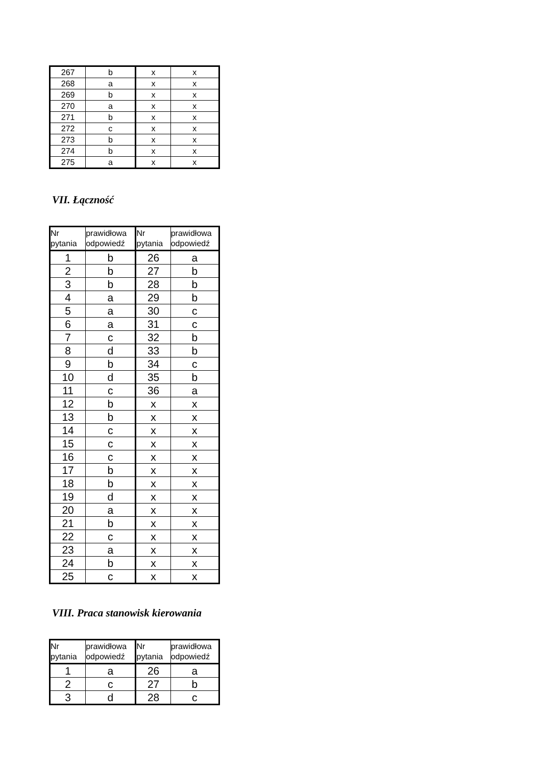| 267 | b | x | x |
| 268 | a | x | x |
| 269 | b | x | x |
| 270 | a | x | x |
| 271 | b | x | x |
| 272 | c | x | x |
| 273 | b | x | x |
| 274 | b | x | x |
| 275 | a | x | x |
VII. Łączność
| Nr pytania | prawidłowa odpowiedź | Nr pytania | prawidłowa odpowiedź |
| --- | --- | --- | --- |
| 1 | b | 26 | a |
| 2 | b | 27 | b |
| 3 | b | 28 | b |
| 4 | a | 29 | b |
| 5 | a | 30 | c |
| 6 | a | 31 | c |
| 7 | c | 32 | b |
| 8 | d | 33 | b |
| 9 | b | 34 | c |
| 10 | d | 35 | b |
| 11 | c | 36 | a |
| 12 | b | x | x |
| 13 | b | x | x |
| 14 | c | x | x |
| 15 | c | x | x |
| 16 | c | x | x |
| 17 | b | x | x |
| 18 | b | x | x |
| 19 | d | x | x |
| 20 | a | x | x |
| 21 | b | x | x |
| 22 | c | x | x |
| 23 | a | x | x |
| 24 | b | x | x |
| 25 | c | x | x |
VIII. Praca stanowisk kierowania
| Nr pytania | prawidłowa odpowiedź | Nr pytania | prawidłowa odpowiedź |
| --- | --- | --- | --- |
| 1 | a | 26 | a |
| 2 | c | 27 | b |
| 3 | d | 28 | c |